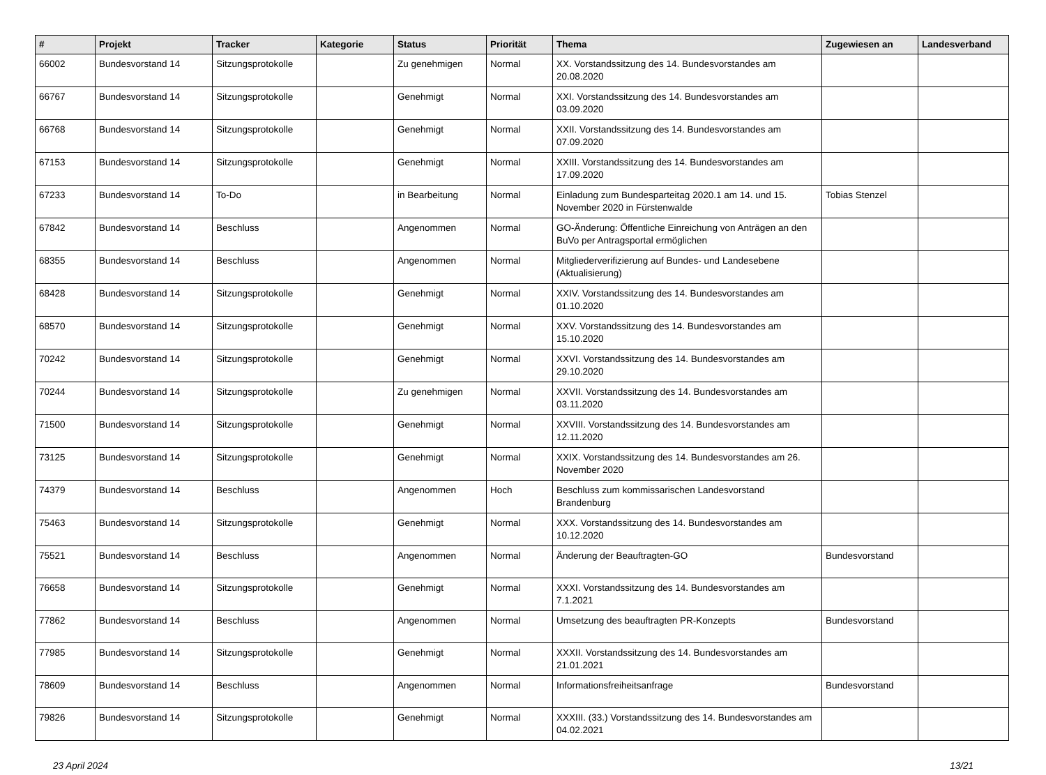| # | Projekt | Tracker | Kategorie | Status | Priorität | Thema | Zugewiesen an | Landesverband |
| --- | --- | --- | --- | --- | --- | --- | --- | --- |
| 66002 | Bundesvorstand 14 | Sitzungsprotokolle | | Zu genehmigen | Normal | XX. Vorstandssitzung des 14. Bundesvorstandes am 20.08.2020 | | |
| 66767 | Bundesvorstand 14 | Sitzungsprotokolle | | Genehmigt | Normal | XXI. Vorstandssitzung des 14. Bundesvorstandes am 03.09.2020 | | |
| 66768 | Bundesvorstand 14 | Sitzungsprotokolle | | Genehmigt | Normal | XXII. Vorstandssitzung des 14. Bundesvorstandes am 07.09.2020 | | |
| 67153 | Bundesvorstand 14 | Sitzungsprotokolle | | Genehmigt | Normal | XXIII. Vorstandssitzung des 14. Bundesvorstandes am 17.09.2020 | | |
| 67233 | Bundesvorstand 14 | To-Do | | in Bearbeitung | Normal | Einladung zum Bundesparteitag 2020.1 am 14. und 15. November 2020 in Fürstenwalde | Tobias Stenzel | |
| 67842 | Bundesvorstand 14 | Beschluss | | Angenommen | Normal | GO-Änderung: Öffentliche Einreichung von Anträgen an den BuVo per Antragsportal ermöglichen | | |
| 68355 | Bundesvorstand 14 | Beschluss | | Angenommen | Normal | Mitgliederverifizierung auf Bundes- und Landesebene (Aktualisierung) | | |
| 68428 | Bundesvorstand 14 | Sitzungsprotokolle | | Genehmigt | Normal | XXIV. Vorstandssitzung des 14. Bundesvorstandes am 01.10.2020 | | |
| 68570 | Bundesvorstand 14 | Sitzungsprotokolle | | Genehmigt | Normal | XXV. Vorstandssitzung des 14. Bundesvorstandes am 15.10.2020 | | |
| 70242 | Bundesvorstand 14 | Sitzungsprotokolle | | Genehmigt | Normal | XXVI. Vorstandssitzung des 14. Bundesvorstandes am 29.10.2020 | | |
| 70244 | Bundesvorstand 14 | Sitzungsprotokolle | | Zu genehmigen | Normal | XXVII. Vorstandssitzung des 14. Bundesvorstandes am 03.11.2020 | | |
| 71500 | Bundesvorstand 14 | Sitzungsprotokolle | | Genehmigt | Normal | XXVIII. Vorstandssitzung des 14. Bundesvorstandes am 12.11.2020 | | |
| 73125 | Bundesvorstand 14 | Sitzungsprotokolle | | Genehmigt | Normal | XXIX. Vorstandssitzung des 14. Bundesvorstandes am 26. November 2020 | | |
| 74379 | Bundesvorstand 14 | Beschluss | | Angenommen | Hoch | Beschluss zum kommissarischen Landesvorstand Brandenburg | | |
| 75463 | Bundesvorstand 14 | Sitzungsprotokolle | | Genehmigt | Normal | XXX. Vorstandssitzung des 14. Bundesvorstandes am 10.12.2020 | | |
| 75521 | Bundesvorstand 14 | Beschluss | | Angenommen | Normal | Änderung der Beauftragten-GO | Bundesvorstand | |
| 76658 | Bundesvorstand 14 | Sitzungsprotokolle | | Genehmigt | Normal | XXXI. Vorstandssitzung des 14. Bundesvorstandes am 7.1.2021 | | |
| 77862 | Bundesvorstand 14 | Beschluss | | Angenommen | Normal | Umsetzung des beauftragten PR-Konzepts | Bundesvorstand | |
| 77985 | Bundesvorstand 14 | Sitzungsprotokolle | | Genehmigt | Normal | XXXII. Vorstandssitzung des 14. Bundesvorstandes am 21.01.2021 | | |
| 78609 | Bundesvorstand 14 | Beschluss | | Angenommen | Normal | Informationsfreiheitsanfrage | Bundesvorstand | |
| 79826 | Bundesvorstand 14 | Sitzungsprotokolle | | Genehmigt | Normal | XXXIII. (33.) Vorstandssitzung des 14. Bundesvorstandes am 04.02.2021 | | |
23 April 2024 13/21